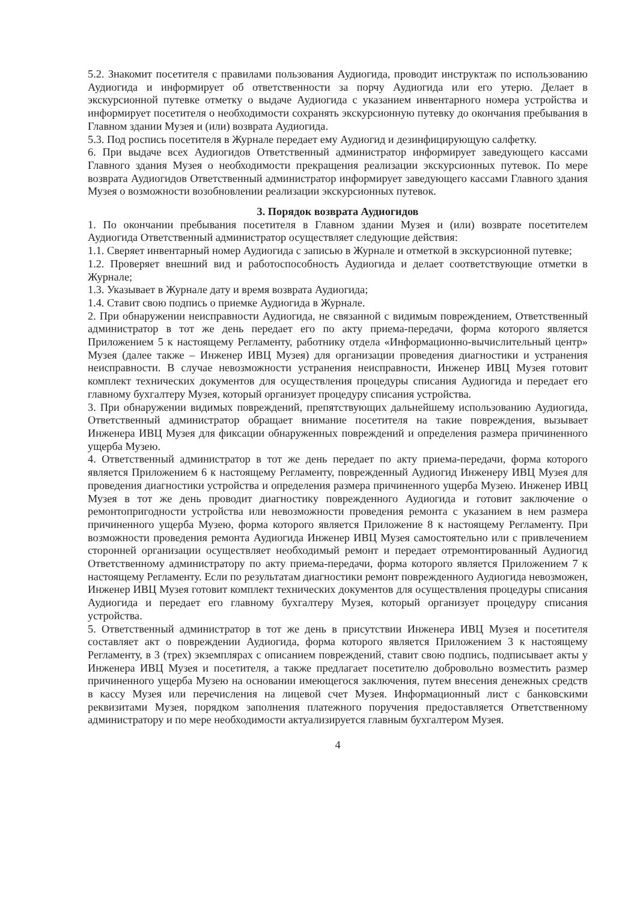5.2. Знакомит посетителя с правилами пользования Аудиогида, проводит инструктаж по использованию Аудиогида и информирует об ответственности за порчу Аудиогида или его утерю. Делает в экскурсионной путевке отметку о выдаче Аудиогида с указанием инвентарного номера устройства и информирует посетителя о необходимости сохранять экскурсионную путевку до окончания пребывания в Главном здании Музея и (или) возврата Аудиогида.
5.3. Под роспись посетителя в Журнале передает ему Аудиогид и дезинфицирующую салфетку.
6. При выдаче всех Аудиогидов Ответственный администратор информирует заведующего кассами Главного здания Музея о необходимости прекращения реализации экскурсионных путевок. По мере возврата Аудиогидов Ответственный администратор информирует заведующего кассами Главного здания Музея о возможности возобновлении реализации экскурсионных путевок.
3. Порядок возврата Аудиогидов
1. По окончании пребывания посетителя в Главном здании Музея и (или) возврате посетителем Аудиогида Ответственный администратор осуществляет следующие действия:
1.1. Сверяет инвентарный номер Аудиогида с записью в Журнале и отметкой в экскурсионной путевке;
1.2. Проверяет внешний вид и работоспособность Аудиогида и делает соответствующие отметки в Журнале;
1.3. Указывает в Журнале дату и время возврата Аудиогида;
1.4. Ставит свою подпись о приемке Аудиогида в Журнале.
2. При обнаружении неисправности Аудиогида, не связанной с видимым повреждением, Ответственный администратор в тот же день передает его по акту приема-передачи, форма которого является Приложением 5 к настоящему Регламенту, работнику отдела «Информационно-вычислительный центр» Музея (далее также – Инженер ИВЦ Музея) для организации проведения диагностики и устранения неисправности. В случае невозможности устранения неисправности, Инженер ИВЦ Музея готовит комплект технических документов для осуществления процедуры списания Аудиогида и передает его главному бухгалтеру Музея, который организует процедуру списания устройства.
3. При обнаружении видимых повреждений, препятствующих дальнейшему использованию Аудиогида, Ответственный администратор обращает внимание посетителя на такие повреждения, вызывает Инженера ИВЦ Музея для фиксации обнаруженных повреждений и определения размера причиненного ущерба Музею.
4. Ответственный администратор в тот же день передает по акту приема-передачи, форма которого является Приложением 6 к настоящему Регламенту, поврежденный Аудиогид Инженеру ИВЦ Музея для проведения диагностики устройства и определения размера причиненного ущерба Музею. Инженер ИВЦ Музея в тот же день проводит диагностику поврежденного Аудиогида и готовит заключение о ремонтопригодности устройства или невозможности проведения ремонта с указанием в нем размера причиненного ущерба Музею, форма которого является Приложение 8 к настоящему Регламенту. При возможности проведения ремонта Аудиогида Инженер ИВЦ Музея самостоятельно или с привлечением сторонней организации осуществляет необходимый ремонт и передает отремонтированный Аудиогид Ответственному администратору по акту приема-передачи, форма которого является Приложением 7 к настоящему Регламенту. Если по результатам диагностики ремонт поврежденного Аудиогида невозможен, Инженер ИВЦ Музея готовит комплект технических документов для осуществления процедуры списания Аудиогида и передает его главному бухгалтеру Музея, который организует процедуру списания устройства.
5. Ответственный администратор в тот же день в присутствии Инженера ИВЦ Музея и посетителя составляет акт о повреждении Аудиогида, форма которого является Приложением 3 к настоящему Регламенту, в 3 (трех) экземплярах с описанием повреждений, ставит свою подпись, подписывает акты у Инженера ИВЦ Музея и посетителя, а также предлагает посетителю добровольно возместить размер причиненного ущерба Музею на основании имеющегося заключения, путем внесения денежных средств в кассу Музея или перечисления на лицевой счет Музея. Информационный лист с банковскими реквизитами Музея, порядком заполнения платежного поручения предоставляется Ответственному администратору и по мере необходимости актуализируется главным бухгалтером Музея.
4